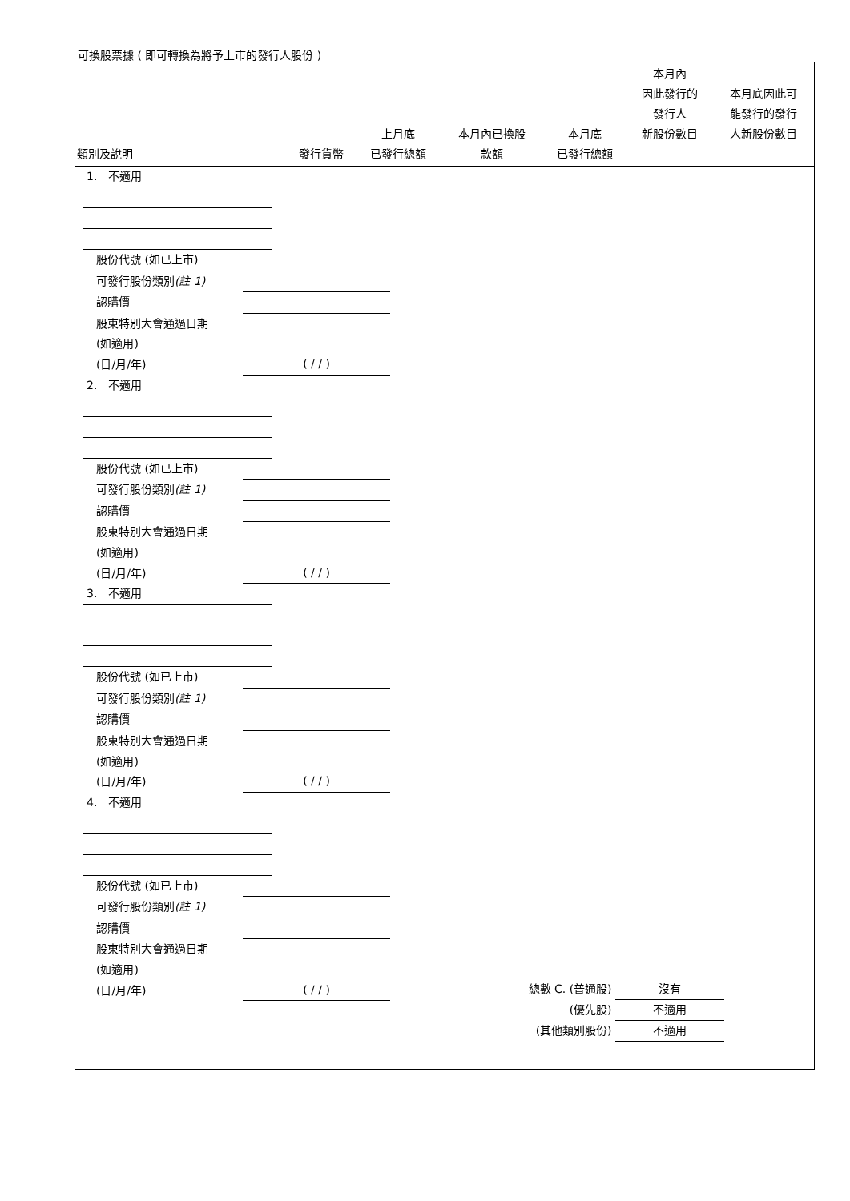可換股票據 ( 即可轉換為將予上市的發行人股份 )
| 類別及說明 | 發行貨幣 | 上月底 已發行總額 | 本月內已換股 款額 | 本月底 已發行總額 | 本月內 因此發行的 發行人 新股份數目 | 本月底因此可 能發行的發行 人新股份數目 |
| --- | --- | --- | --- | --- | --- | --- |
1. 不適用
股份代號 (如已上市)
可發行股份類別(註 1)
認購價
股東特別大會通過日期
(如適用)
(日/月/年) ( / / )
2. 不適用
股份代號 (如已上市)
可發行股份類別(註 1)
認購價
股東特別大會通過日期
(如適用)
(日/月/年) ( / / )
3. 不適用
股份代號 (如已上市)
可發行股份類別(註 1)
認購價
股東特別大會通過日期
(如適用)
(日/月/年) ( / / )
4. 不適用
股份代號 (如已上市)
可發行股份類別(註 1)
認購價
股東特別大會通過日期
(如適用)
(日/月/年) ( / / )
總數 C. (普通股) 沒有
(優先股) 不適用
(其他類別股份) 不適用